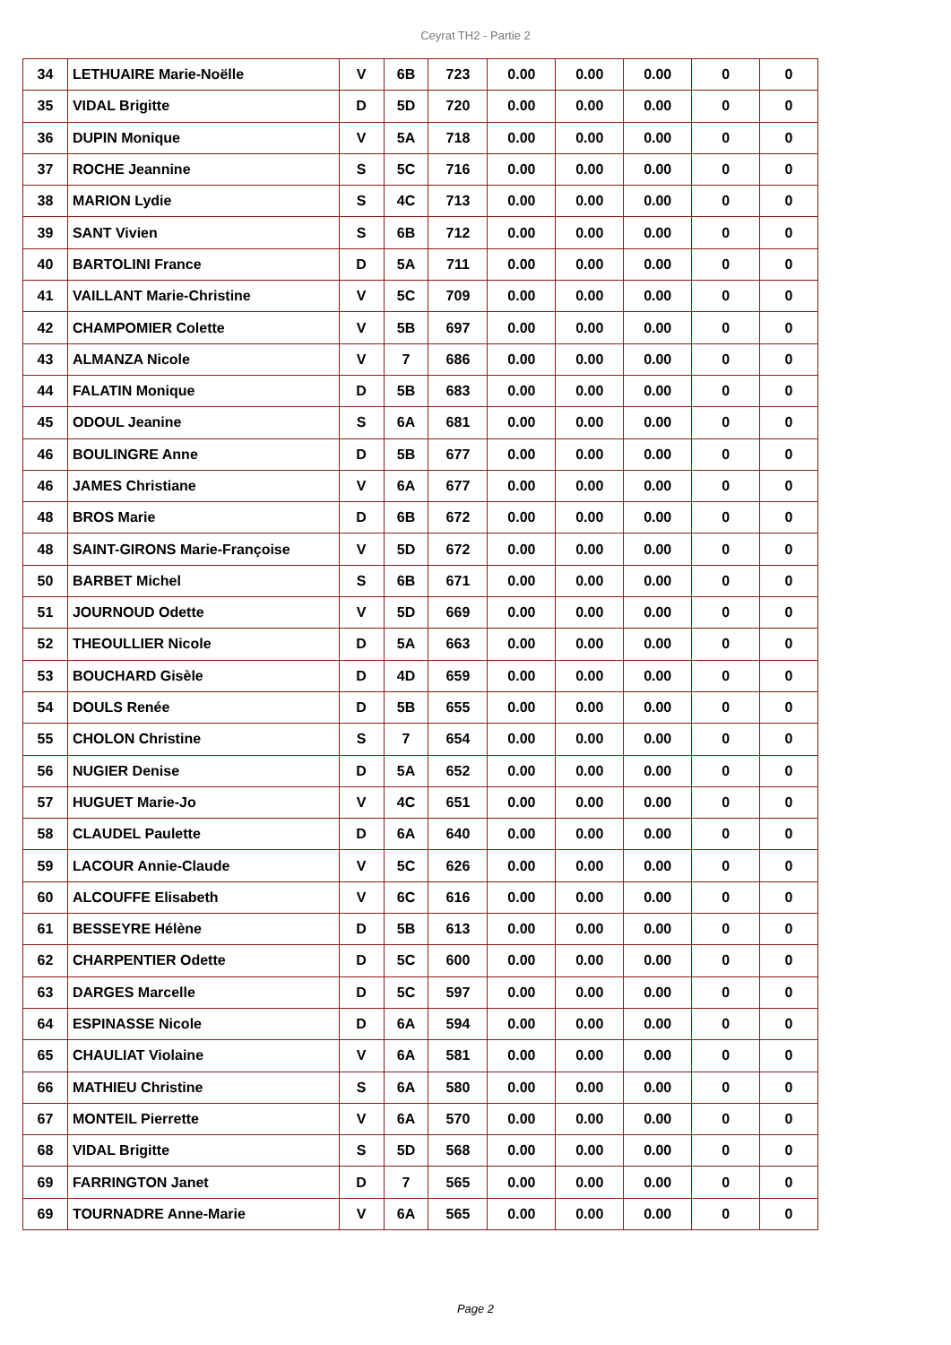Ceyrat TH2 - Partie 2
| 34 | LETHUAIRE Marie-Noëlle | V | 6B | 723 | 0.00 | 0.00 | 0.00 | 0 | 0 |
| 35 | VIDAL Brigitte | D | 5D | 720 | 0.00 | 0.00 | 0.00 | 0 | 0 |
| 36 | DUPIN Monique | V | 5A | 718 | 0.00 | 0.00 | 0.00 | 0 | 0 |
| 37 | ROCHE Jeannine | S | 5C | 716 | 0.00 | 0.00 | 0.00 | 0 | 0 |
| 38 | MARION Lydie | S | 4C | 713 | 0.00 | 0.00 | 0.00 | 0 | 0 |
| 39 | SANT Vivien | S | 6B | 712 | 0.00 | 0.00 | 0.00 | 0 | 0 |
| 40 | BARTOLINI France | D | 5A | 711 | 0.00 | 0.00 | 0.00 | 0 | 0 |
| 41 | VAILLANT Marie-Christine | V | 5C | 709 | 0.00 | 0.00 | 0.00 | 0 | 0 |
| 42 | CHAMPOMIER Colette | V | 5B | 697 | 0.00 | 0.00 | 0.00 | 0 | 0 |
| 43 | ALMANZA Nicole | V | 7 | 686 | 0.00 | 0.00 | 0.00 | 0 | 0 |
| 44 | FALATIN Monique | D | 5B | 683 | 0.00 | 0.00 | 0.00 | 0 | 0 |
| 45 | ODOUL Jeanine | S | 6A | 681 | 0.00 | 0.00 | 0.00 | 0 | 0 |
| 46 | BOULINGRE Anne | D | 5B | 677 | 0.00 | 0.00 | 0.00 | 0 | 0 |
| 46 | JAMES Christiane | V | 6A | 677 | 0.00 | 0.00 | 0.00 | 0 | 0 |
| 48 | BROS Marie | D | 6B | 672 | 0.00 | 0.00 | 0.00 | 0 | 0 |
| 48 | SAINT-GIRONS Marie-Françoise | V | 5D | 672 | 0.00 | 0.00 | 0.00 | 0 | 0 |
| 50 | BARBET Michel | S | 6B | 671 | 0.00 | 0.00 | 0.00 | 0 | 0 |
| 51 | JOURNOUD Odette | V | 5D | 669 | 0.00 | 0.00 | 0.00 | 0 | 0 |
| 52 | THEOULLIER Nicole | D | 5A | 663 | 0.00 | 0.00 | 0.00 | 0 | 0 |
| 53 | BOUCHARD Gisèle | D | 4D | 659 | 0.00 | 0.00 | 0.00 | 0 | 0 |
| 54 | DOULS Renée | D | 5B | 655 | 0.00 | 0.00 | 0.00 | 0 | 0 |
| 55 | CHOLON Christine | S | 7 | 654 | 0.00 | 0.00 | 0.00 | 0 | 0 |
| 56 | NUGIER Denise | D | 5A | 652 | 0.00 | 0.00 | 0.00 | 0 | 0 |
| 57 | HUGUET Marie-Jo | V | 4C | 651 | 0.00 | 0.00 | 0.00 | 0 | 0 |
| 58 | CLAUDEL Paulette | D | 6A | 640 | 0.00 | 0.00 | 0.00 | 0 | 0 |
| 59 | LACOUR Annie-Claude | V | 5C | 626 | 0.00 | 0.00 | 0.00 | 0 | 0 |
| 60 | ALCOUFFE Elisabeth | V | 6C | 616 | 0.00 | 0.00 | 0.00 | 0 | 0 |
| 61 | BESSEYRE Hélène | D | 5B | 613 | 0.00 | 0.00 | 0.00 | 0 | 0 |
| 62 | CHARPENTIER Odette | D | 5C | 600 | 0.00 | 0.00 | 0.00 | 0 | 0 |
| 63 | DARGES Marcelle | D | 5C | 597 | 0.00 | 0.00 | 0.00 | 0 | 0 |
| 64 | ESPINASSE Nicole | D | 6A | 594 | 0.00 | 0.00 | 0.00 | 0 | 0 |
| 65 | CHAULIAT Violaine | V | 6A | 581 | 0.00 | 0.00 | 0.00 | 0 | 0 |
| 66 | MATHIEU Christine | S | 6A | 580 | 0.00 | 0.00 | 0.00 | 0 | 0 |
| 67 | MONTEIL Pierrette | V | 6A | 570 | 0.00 | 0.00 | 0.00 | 0 | 0 |
| 68 | VIDAL Brigitte | S | 5D | 568 | 0.00 | 0.00 | 0.00 | 0 | 0 |
| 69 | FARRINGTON Janet | D | 7 | 565 | 0.00 | 0.00 | 0.00 | 0 | 0 |
| 69 | TOURNADRE Anne-Marie | V | 6A | 565 | 0.00 | 0.00 | 0.00 | 0 | 0 |
Page 2